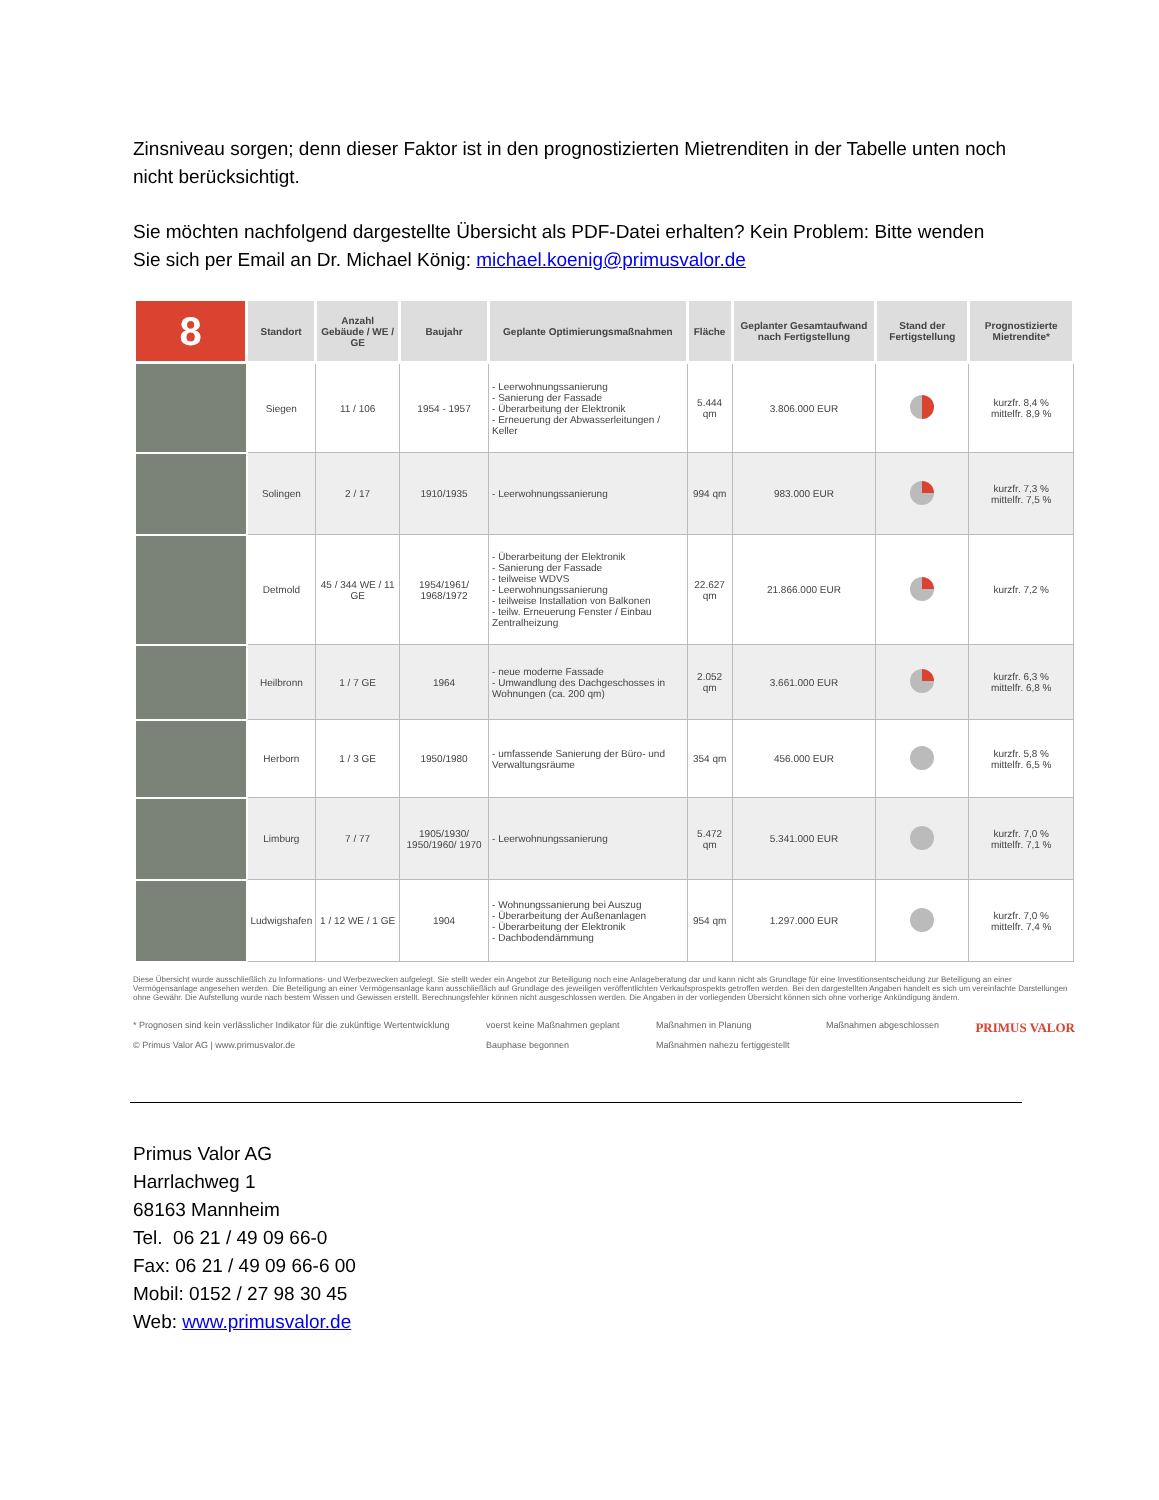Zinsniveau sorgen; denn dieser Faktor ist in den prognostizierten Mietrenditen in der Tabelle unten noch nicht berücksichtigt.
Sie möchten nachfolgend dargestellte Übersicht als PDF-Datei erhalten? Kein Problem: Bitte wenden Sie sich per Email an Dr. Michael König: michael.koenig@primusvalor.de
| 8 | Standort | Anzahl Gebäude / WE / GE | Baujahr | Geplante Optimierungsmaßnahmen | Fläche | Geplanter Gesamtaufwand nach Fertigstellung | Stand der Fertigstellung | Prognostizierte Mietrendite* |
| --- | --- | --- | --- | --- | --- | --- | --- | --- |
| | Siegen | 11 / 106 | 1954 - 1957 | - Leerwohnungssanierung - Sanierung der Fassade - Überarbeitung der Elektronik - Erneuerung der Abwasserleitungen / Keller | 5.444 qm | 3.806.000 EUR | | kurzfr. 8,4 % mittelfr. 8,9 % |
| | Solingen | 2 / 17 | 1910/1935 | - Leerwohnungssanierung | 994 qm | 983.000 EUR | | kurzfr. 7,3 % mittelfr. 7,5 % |
| | Detmold | 45 / 344 WE / 11 GE | 1954/1961/ 1968/1972 | - Überarbeitung der Elektronik - Sanierung der Fassade - teilweise WDVS - Leerwohnungssanierung - teilweise Installation von Balkonen - teilw. Erneuerung Fenster / Einbau Zentralheizung | 22.627 qm | 21.866.000 EUR | | kurzfr. 7,2 % |
| | Heilbronn | 1 / 7 GE | 1964 | - neue moderne Fassade - Umwandlung des Dachgeschosses in Wohnungen (ca. 200 qm) | 2.052 qm | 3.661.000 EUR | | kurzfr. 6,3 % mittelfr. 6,8 % |
| | Herborn | 1 / 3 GE | 1950/1980 | - umfassende Sanierung der Büro- und Verwaltungsräume | 354 qm | 456.000 EUR | | kurzfr. 5,8 % mittelfr. 6,5 % |
| | Limburg | 7 / 77 | 1905/1930/ 1950/1960/ 1970 | - Leerwohnungssanierung | 5.472 qm | 5.341.000 EUR | | kurzfr. 7,0 % mittelfr. 7,1 % |
| | Ludwigshafen | 1 / 12 WE / 1 GE | 1904 | - Wohnungssanierung bei Auszug - Überarbeitung der Außenanlagen - Überarbeitung der Elektronik - Dachbodendämmung | 954 qm | 1.297.000 EUR | | kurzfr. 7,0 % mittelfr. 7,4 % |
Diese Übersicht wurde ausschließlich zu Informations- und Werbezwecken aufgelegt. Sie stellt weder ein Angebot zur Beteiligung noch eine Anlageberatung dar und kann nicht als Grundlage für eine Investitionsentscheidung zur Beteiligung an einer Vermögensanlage angesehen werden. Die Beteiligung an einer Vermögensanlage kann ausschließlich auf Grundlage des jeweiligen veröffentlichten Verkaufsprospekts getroffen werden. Bei den dargestellten Angaben handelt es sich um vereinfachte Darstellungen ohne Gewähr. Die Aufstellung wurde nach bestem Wissen und Gewissen erstellt. Berechnungsfehler können nicht ausgeschlossen werden. Die Angaben in der vorliegenden Übersicht können sich ohne vorherige Ankündigung ändern.
* Prognosen sind kein verlässlicher Indikator für die zukünftige Wertentwicklung
© Primus Valor AG | www.primusvalor.de
voerst keine Maßnahmen geplant
Bauphase begonnen
Maßnahmen in Planung
Maßnahmen nahezu fertiggestellt
Maßnahmen abgeschlossen
PRIMUS VALOR
Primus Valor AG
Harrlachweg 1
68163 Mannheim
Tel. 06 21 / 49 09 66-0
Fax: 06 21 / 49 09 66-6 00
Mobil: 0152 / 27 98 30 45
Web: www.primusvalor.de